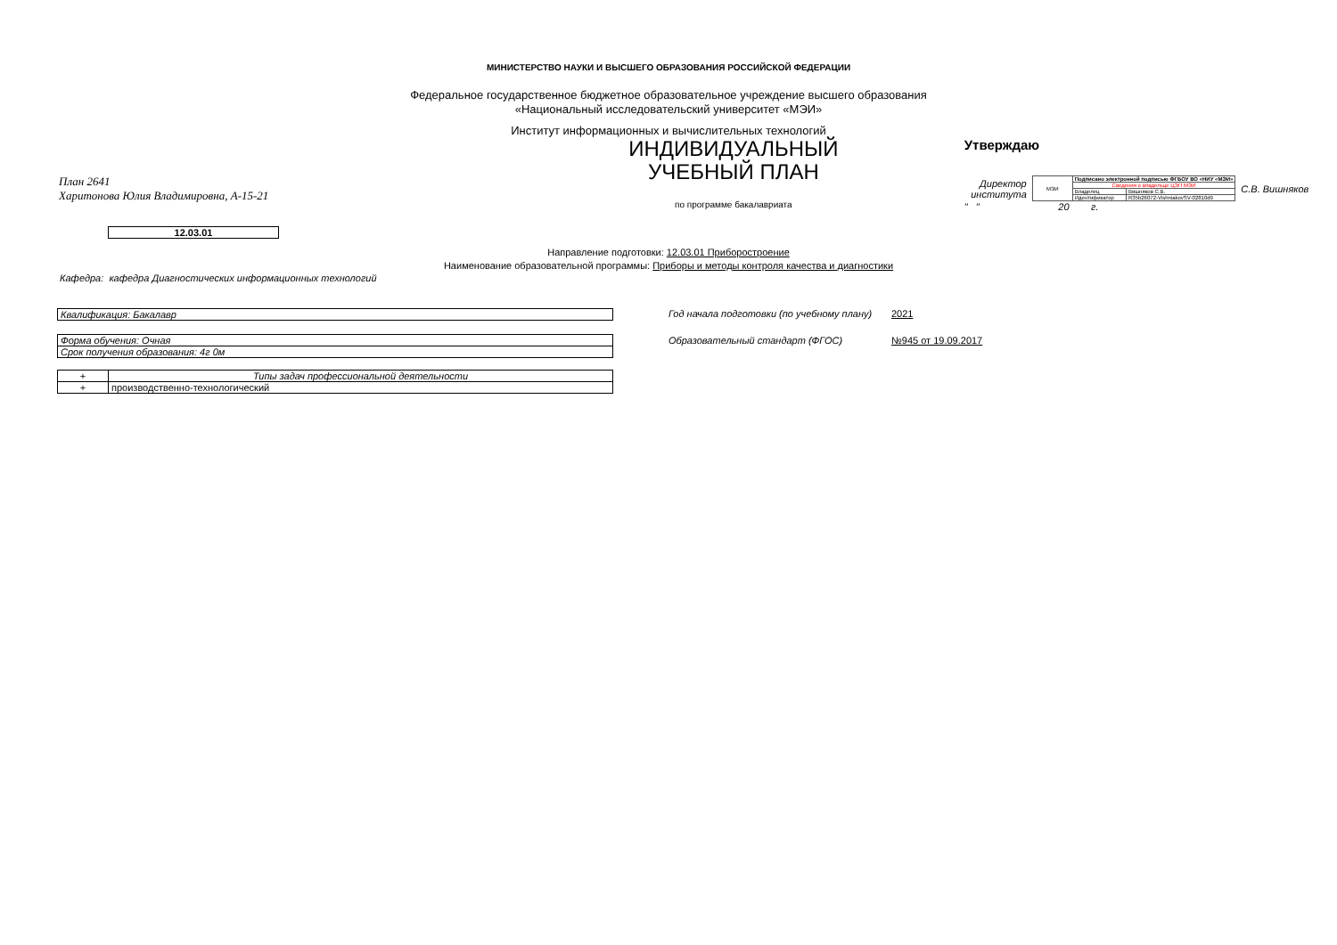МИНИСТЕРСТВО НАУКИ И ВЫСШЕГО ОБРАЗОВАНИЯ РОССИЙСКОЙ ФЕДЕРАЦИИ
Федеральное государственное бюджетное образовательное учреждение высшего образования
«Национальный исследовательский университет «МЭИ»
Институт информационных и вычислительных технологий
План 2641
Харитонова Юлия Владимировна, А-15-21
12.03.01
ИНДИВИДУАЛЬНЫЙ
УЧЕБНЫЙ ПЛАН
по программе бакалавриата
Утверждаю
Директор
института
| МЭИ | Подписано электронной подписью ФГБОУ ВО «НИУ «МЭИ» | |
| | Сведения о владельце ЦЭП МЭИ | |
| | Владелец | Вишняков С.В. |
| | Идентификатор | R35b26072-VishniakovSV-02810d9 |
С.В. Вишняков
" " 20 г.
Направление подготовки: 12.03.01 Приборостроение
Наименование образовательной программы: Приборы и методы контроля качества и диагностики
Кафедра: кафедра Диагностических информационных технологий
| Квалификация: Бакалавр |
| Форма обучения: Очная |
| Срок получения образования: 4г 0м |
| + | Типы задач профессиональной деятельности |
| + | производственно-технологический |
Год начала подготовки (по учебному плану) 2021
Образовательный стандарт (ФГОС) №945 от 19.09.2017